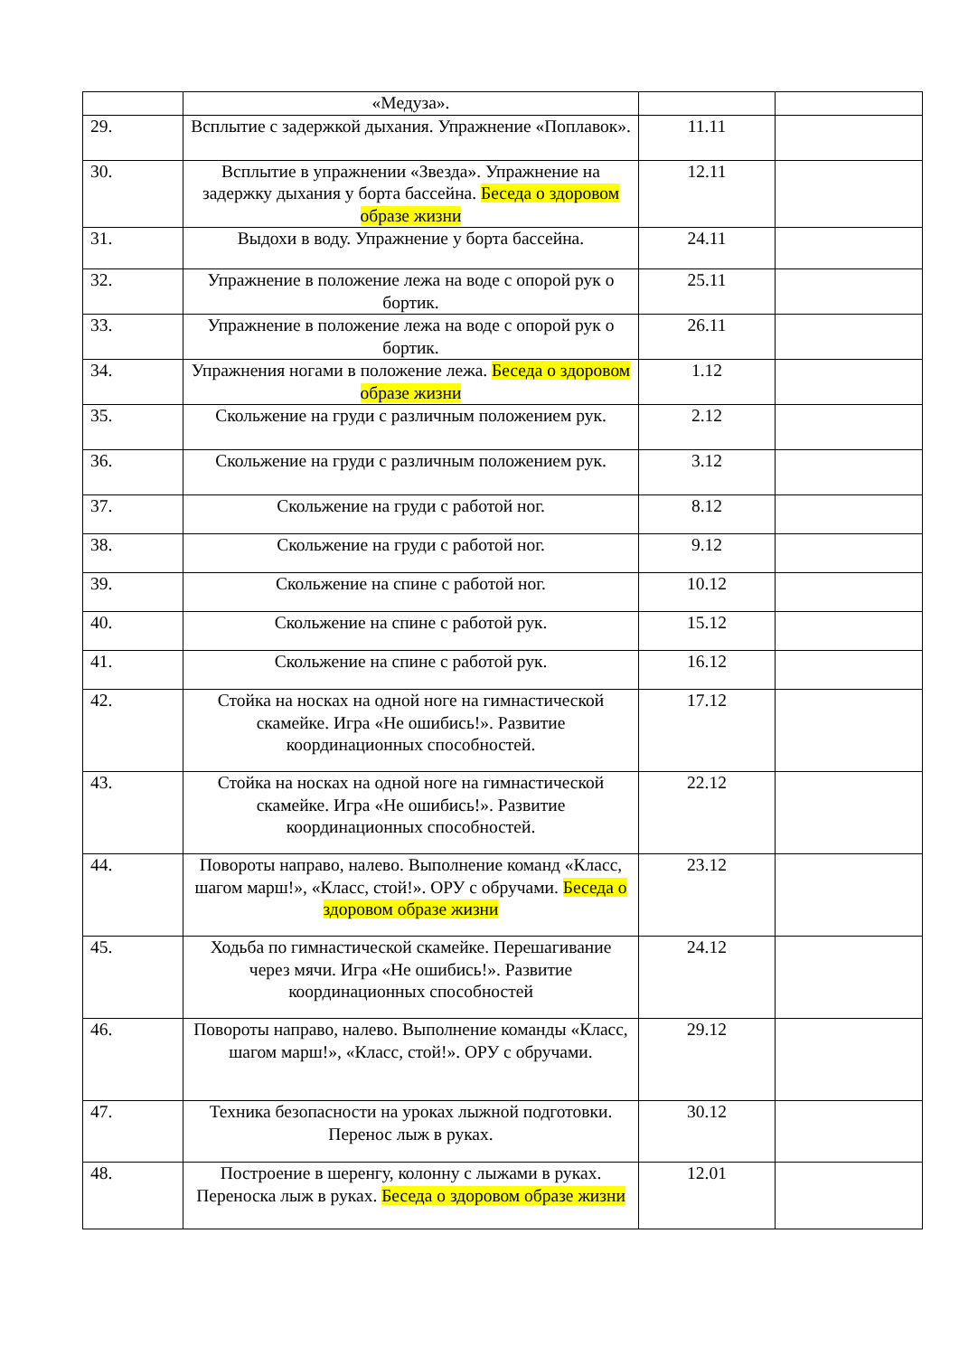| | «Медуза». | | |
| 29. | Всплытие с задержкой дыхания. Упражнение «Поплавок». | 11.11 | |
| 30. | Всплытие в упражнении «Звезда». Упражнение на задержку дыхания у борта бассейна. Беседа о здоровом образе жизни | 12.11 | |
| 31. | Выдохи в воду. Упражнение у борта бассейна. | 24.11 | |
| 32. | Упражнение в положение лежа на воде с опорой рук о бортик. | 25.11 | |
| 33. | Упражнение в положение лежа на воде с опорой рук о бортик. | 26.11 | |
| 34. | Упражнения ногами в положение лежа. Беседа о здоровом образе жизни | 1.12 | |
| 35. | Скольжение на груди с различным положением рук. | 2.12 | |
| 36. | Скольжение на груди с различным положением рук. | 3.12 | |
| 37. | Скольжение на груди с работой ног. | 8.12 | |
| 38. | Скольжение на груди с работой ног. | 9.12 | |
| 39. | Скольжение на спине с работой ног. | 10.12 | |
| 40. | Скольжение на спине с работой рук. | 15.12 | |
| 41. | Скольжение на спине с работой рук. | 16.12 | |
| 42. | Стойка на носках на одной ноге на гимнастической скамейке. Игра «Не ошибись!». Развитие координационных способностей. | 17.12 | |
| 43. | Стойка на носках на одной ноге на гимнастической скамейке. Игра «Не ошибись!». Развитие координационных способностей. | 22.12 | |
| 44. | Повороты направо, налево. Выполнение команд «Класс, шагом марш!», «Класс, стой!». ОРУ с обручами. Беседа о здоровом образе жизни | 23.12 | |
| 45. | Ходьба по гимнастической скамейке. Перешагивание через мячи. Игра «Не ошибись!». Развитие координационных способностей | 24.12 | |
| 46. | Повороты направо, налево. Выполнение команды «Класс, шагом марш!», «Класс, стой!». ОРУ с обручами. | 29.12 | |
| 47. | Техника безопасности на уроках лыжной подготовки. Перенос лыж в руках. | 30.12 | |
| 48. | Построение в шеренгу, колонну с лыжами в руках. Переноска лыж в руках. Беседа о здоровом образе жизни | 12.01 | |